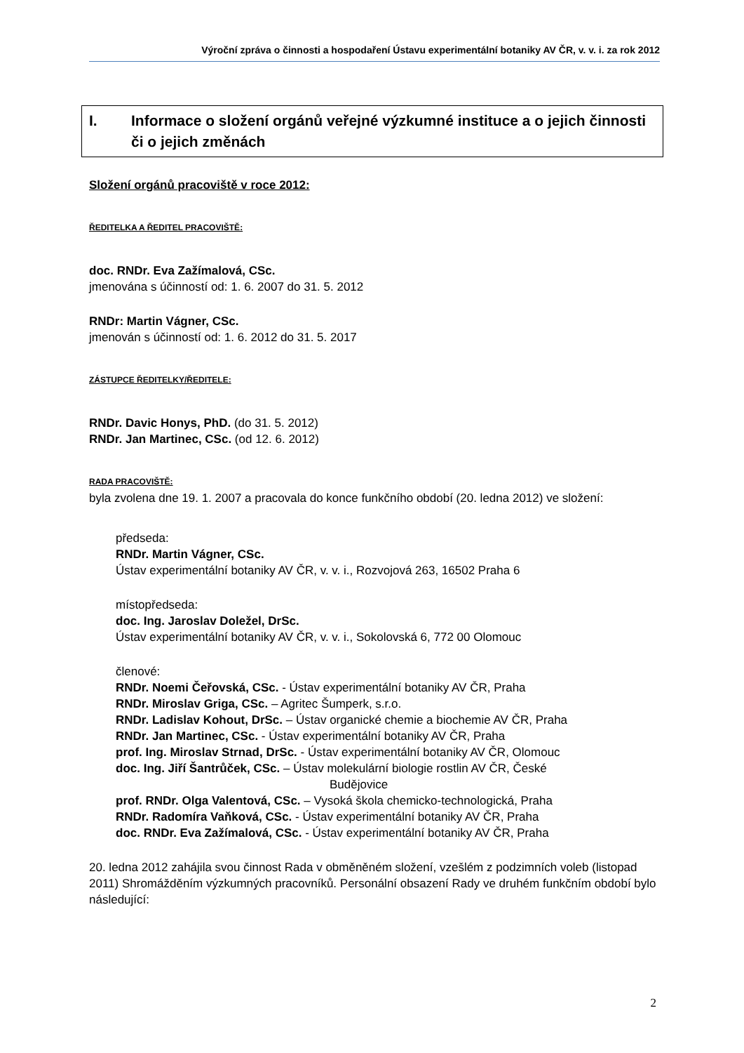Výroční zpráva o činnosti a hospodaření Ústavu experimentální botaniky AV ČR, v. v. i. za rok 2012
I. Informace o složení orgánů veřejné výzkumné instituce a o jejich činnosti či o jejich změnách
Složení orgánů pracoviště v roce 2012:
ŘEDITELKA A ŘEDITEL PRACOVIŠTĚ:
doc. RNDr. Eva Zažímalová, CSc.
jmenována s účinností od: 1. 6. 2007 do 31. 5. 2012
RNDr: Martin Vágner, CSc.
jmenován s účinností od: 1. 6. 2012 do 31. 5. 2017
ZÁSTUPCE ŘEDITELKY/ŘEDITELE:
RNDr. Davic Honys, PhD. (do 31. 5. 2012)
RNDr. Jan Martinec, CSc. (od 12. 6. 2012)
RADA PRACOVIŠTĚ:
byla zvolena dne 19. 1. 2007 a pracovala do konce funkčního období (20. ledna 2012) ve složení:
předseda:
RNDr. Martin Vágner, CSc.
Ústav experimentální botaniky AV ČR, v. v. i., Rozvojová 263, 16502 Praha 6
místopředseda:
doc. Ing. Jaroslav Doležel, DrSc.
Ústav experimentální botaniky AV ČR, v. v. i., Sokolovská 6, 772 00 Olomouc
členové:
RNDr. Noemi Čeřovská, CSc. - Ústav experimentální botaniky AV ČR, Praha
RNDr. Miroslav Griga, CSc. – Agritec Šumperk, s.r.o.
RNDr. Ladislav Kohout, DrSc. – Ústav organické chemie a biochemie AV ČR, Praha
RNDr. Jan Martinec, CSc. - Ústav experimentální botaniky AV ČR, Praha
prof. Ing. Miroslav Strnad, DrSc. - Ústav experimentální botaniky AV ČR, Olomouc
doc. Ing. Jiří Šantrůček, CSc. – Ústav molekulární biologie rostlin AV ČR, České
Budějovice
prof. RNDr. Olga Valentová, CSc. – Vysoká škola chemicko-technologická, Praha
RNDr. Radomíra Vaňková, CSc. - Ústav experimentální botaniky AV ČR, Praha
doc. RNDr. Eva Zažímalová, CSc. - Ústav experimentální botaniky AV ČR, Praha
20. ledna 2012 zahájila svou činnost Rada v obměněném složení, vzešlém z podzimních voleb (listopad 2011) Shromážděním výzkumných pracovníků. Personální obsazení Rady ve druhém funkčním období bylo následující:
2